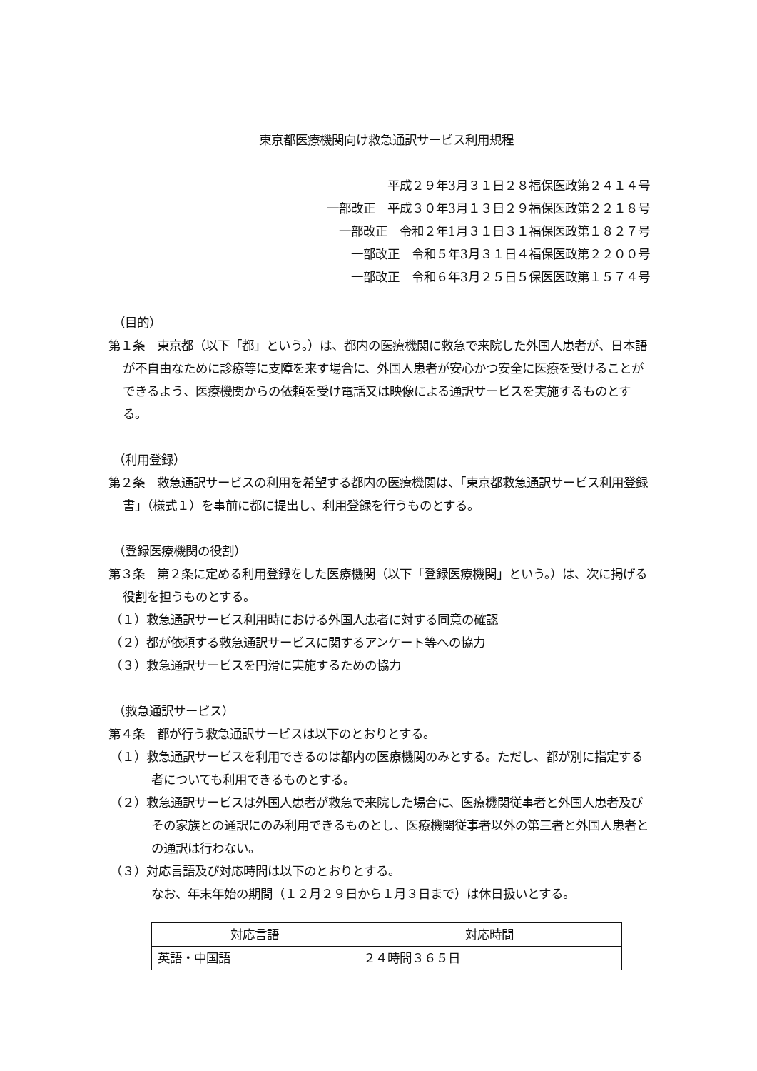東京都医療機関向け救急通訳サービス利用規程
平成２９年3月３１日２８福保医政第２４１４号
一部改正　平成３０年3月１３日２９福保医政第２２１８号
一部改正　令和２年1月３１日３１福保医政第１８２７号
一部改正　令和５年3月３１日４福保医政第２２００号
一部改正　令和６年3月２５日５保医医政第１５７４号
（目的）
第１条　東京都（以下「都」という。）は、都内の医療機関に救急で来院した外国人患者が、日本語が不自由なために診療等に支障を来す場合に、外国人患者が安心かつ安全に医療を受けることができるよう、医療機関からの依頼を受け電話又は映像による通訳サービスを実施するものとする。
（利用登録）
第２条　救急通訳サービスの利用を希望する都内の医療機関は、「東京都救急通訳サービス利用登録書」（様式１）を事前に都に提出し、利用登録を行うものとする。
（登録医療機関の役割）
第３条　第２条に定める利用登録をした医療機関（以下「登録医療機関」という。）は、次に掲げる役割を担うものとする。
（１）救急通訳サービス利用時における外国人患者に対する同意の確認
（２）都が依頼する救急通訳サービスに関するアンケート等への協力
（３）救急通訳サービスを円滑に実施するための協力
（救急通訳サービス）
第４条　都が行う救急通訳サービスは以下のとおりとする。
（１）救急通訳サービスを利用できるのは都内の医療機関のみとする。ただし、都が別に指定する者についても利用できるものとする。
（２）救急通訳サービスは外国人患者が救急で来院した場合に、医療機関従事者と外国人患者及びその家族との通訳にのみ利用できるものとし、医療機関従事者以外の第三者と外国人患者との通訳は行わない。
（３）対応言語及び対応時間は以下のとおりとする。
なお、年末年始の期間（１２月２９日から１月３日まで）は休日扱いとする。
| 対応言語 | 対応時間 |
| --- | --- |
| 英語・中国語 | ２４時間３６５日 |